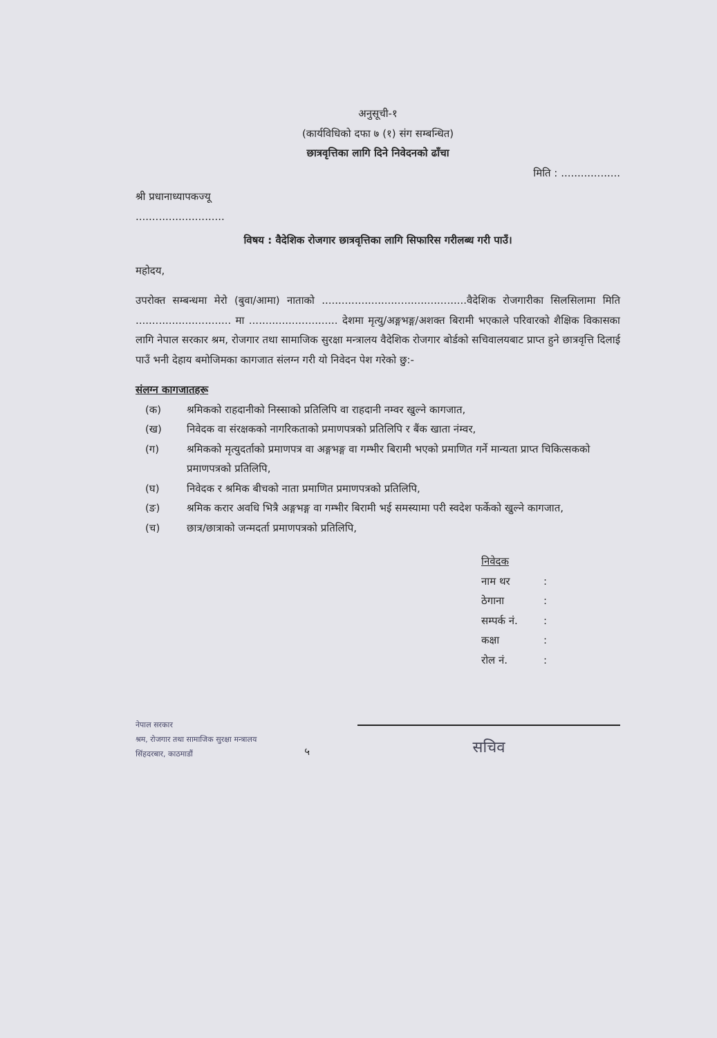अनुसूची-१
(कार्यविधिको दफा ७ (१) संग सम्बन्धित)
छात्रवृत्तिका लागि दिने निवेदनको ढाँचा
मिति : ..................
श्री प्रधानाध्यापकज्यू
...........................
विषय : वैदेशिक रोजगार छात्रवृत्तिका लागि सिफारिस गरीलब्ध गरी पाउँ।
महोदय,
उपरोक्त सम्बन्धमा मेरो (बुवा/आमा) नाताको ............................................वैदेशिक रोजगारीका सिलसिलामा मिति ............................. मा ........................... देशमा मृत्यु/अङ्गभङ्ग/अशक्त बिरामी भएकाले परिवारको शैक्षिक विकासका लागि नेपाल सरकार श्रम, रोजगार तथा सामाजिक सुरक्षा मन्त्रालय वैदेशिक रोजगार बोर्डको सचिवालयबाट प्राप्त हुने छात्रवृत्ति दिलाई पाउँ भनी देहाय बमोजिमका कागजात संलग्न गरी यो निवेदन पेश गरेको छु:-
संलग्न कागजातहरू
(क) श्रमिकको राहदानीको निस्साको प्रतिलिपि वा राहदानी नम्वर खुल्ने कागजात,
(ख) निवेदक वा संरक्षकको नागरिकताको प्रमाणपत्रको प्रतिलिपि र बैंक खाता नंम्वर,
(ग) श्रमिकको मृत्युदर्ताको प्रमाणपत्र वा अङ्गभङ्ग वा गम्भीर बिरामी भएको प्रमाणित गर्ने मान्यता प्राप्त चिकित्सकको प्रमाणपत्रको प्रतिलिपि,
(घ) निवेदक र श्रमिक बीचको नाता प्रमाणित प्रमाणपत्रको प्रतिलिपि,
(ङ) श्रमिक करार अवधि भित्रै अङ्गभङ्ग वा गम्भीर बिरामी भई समस्यामा परी स्वदेश फर्केको खुल्ने कागजात,
(च) छात्र/छात्राको जन्मदर्ता प्रमाणपत्रको प्रतिलिपि,
निवेदक
नाम थर:
ठेगाना:
सम्पर्क नं.:
कक्षा:
रोल नं.:
नेपाल सरकार
श्रम, रोजगार तथा सामाजिक सुरक्षा मन्त्रालय
सिंहदरबार, काठमाडौं
५
सचिव